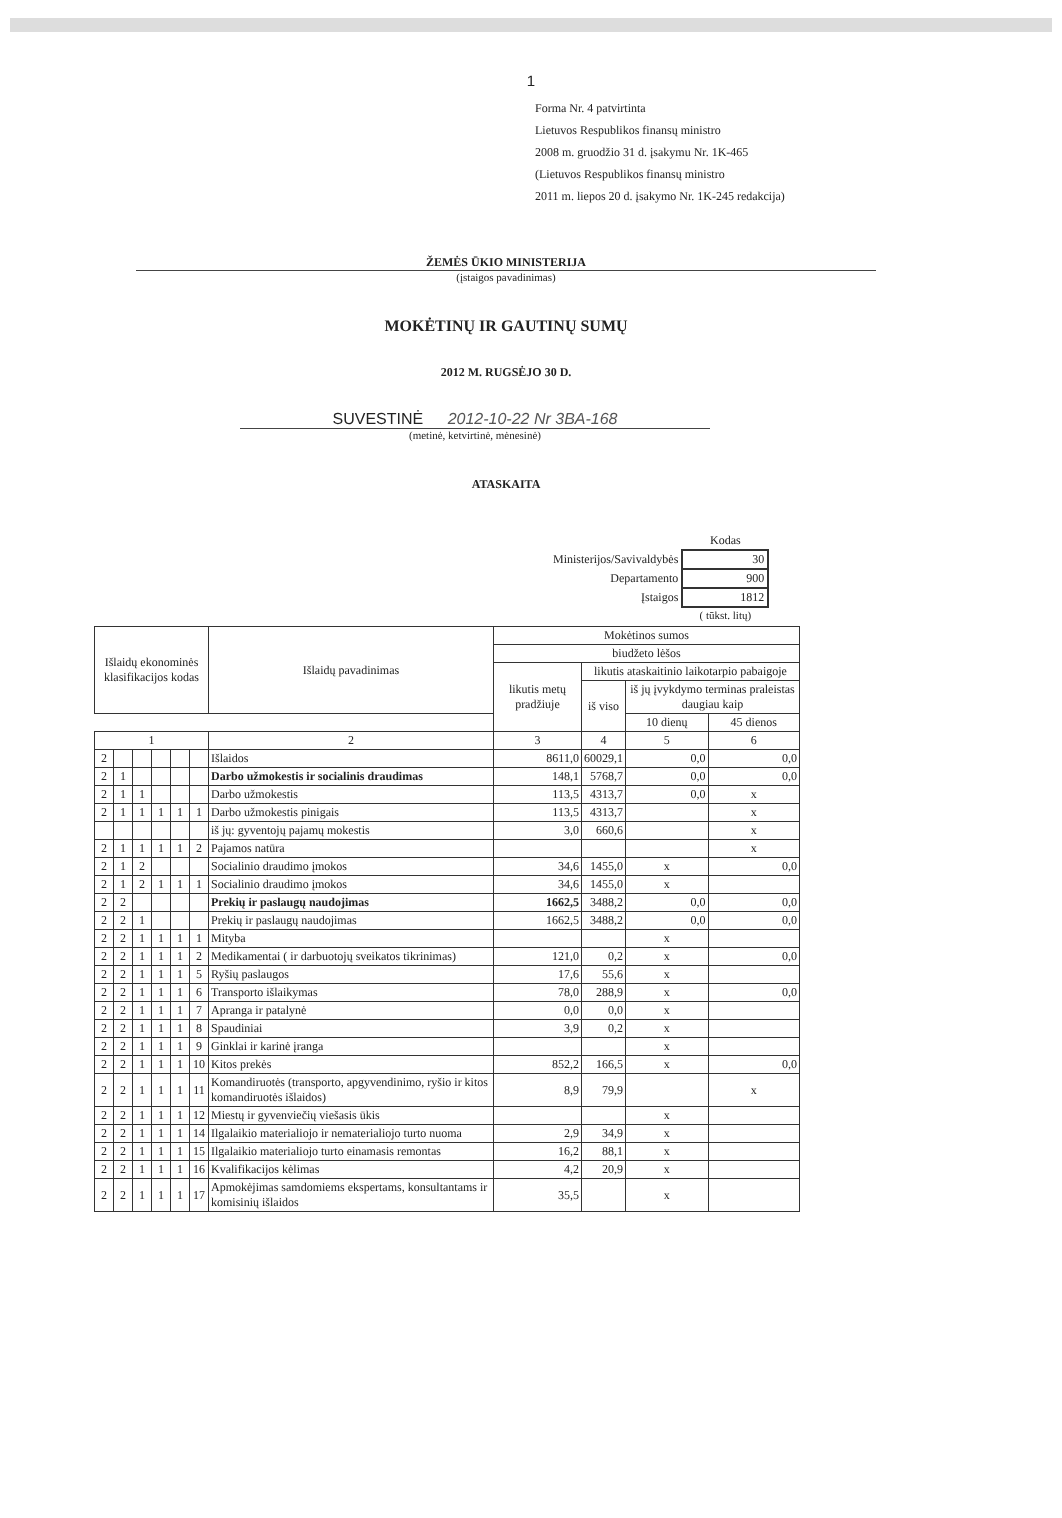1
Forma Nr. 4 patvirtinta
Lietuvos Respublikos finansų ministro
2008 m. gruodžio 31 d. įsakymu Nr. 1K-465
(Lietuvos Respublikos finansų ministro
2011 m. liepos 20 d. įsakymo Nr. 1K-245 redakcija)
ŽEMĖS ŪKIO MINISTERIJA
(įstaigos pavadinimas)
MOKĖTINŲ IR GAUTINŲ SUMŲ
2012 M. RUGSĖJO 30 D.
SUVESTINĖ 2012-10-22 Nr 3BA-168
(metinė, ketvirtinė, mėnesinė)
ATASKAITA
| | Kodas |
| Ministerijos/Savivaldybės | 30 |
| Departamento | 900 |
| Įstaigos | 1812 |
| | ( tūkst. litų) |
| Išlaidų ekonominės klasifikacijos kodas | | | | | | Išlaidų pavadinimas | Mokėtinos sumos | | | |
| --- | --- | --- | --- | --- | --- | --- | --- | --- | --- | --- |
| | | | | | | | biudžeto lėšos | | | |
| | | | | | | | likutis metų pradžiuje | likutis ataskaitinio laikotarpio pabaigoje | | |
| | | | | | | | | iš viso | iš jų įvykdymo terminas praleistas daugiau kaip | |
| | | | | | | | | | 10 dienų | 45 dienos |
| 1 | | | | | | 2 | 3 | 4 | 5 | 6 |
| 2 | | | | | | Išlaidos | 8611,0 | 60029,1 | 0,0 | 0,0 |
| 2 | 1 | | | | | Darbo užmokestis ir socialinis draudimas | 148,1 | 5768,7 | 0,0 | 0,0 |
| 2 | 1 | 1 | | | | Darbo užmokestis | 113,5 | 4313,7 | 0,0 | x |
| 2 | 1 | 1 | 1 | 1 | 1 | Darbo užmokestis pinigais | 113,5 | 4313,7 | | x |
| | | | | | | iš jų: gyventojų pajamų mokestis | 3,0 | 660,6 | | x |
| 2 | 1 | 1 | 1 | 1 | 2 | Pajamos natūra | | | | x |
| 2 | 1 | 2 | | | | Socialinio draudimo įmokos | 34,6 | 1455,0 | x | 0,0 |
| 2 | 1 | 2 | 1 | 1 | 1 | Socialinio draudimo įmokos | 34,6 | 1455,0 | x | |
| 2 | 2 | | | | | Prekių ir paslaugų naudojimas | 1662,5 | 3488,2 | 0,0 | 0,0 |
| 2 | 2 | 1 | | | | Prekių ir paslaugų naudojimas | 1662,5 | 3488,2 | 0,0 | 0,0 |
| 2 | 2 | 1 | 1 | 1 | 1 | Mityba | | | x | |
| 2 | 2 | 1 | 1 | 1 | 2 | Medikamentai ( ir darbuotojų sveikatos tikrinimas) | 121,0 | 0,2 | x | 0,0 |
| 2 | 2 | 1 | 1 | 1 | 5 | Ryšių paslaugos | 17,6 | 55,6 | x | |
| 2 | 2 | 1 | 1 | 1 | 6 | Transporto išlaikymas | 78,0 | 288,9 | x | 0,0 |
| 2 | 2 | 1 | 1 | 1 | 7 | Apranga ir patalynė | 0,0 | 0,0 | x | |
| 2 | 2 | 1 | 1 | 1 | 8 | Spaudiniai | 3,9 | 0,2 | x | |
| 2 | 2 | 1 | 1 | 1 | 9 | Ginklai ir karinė įranga | | | x | |
| 2 | 2 | 1 | 1 | 1 | 10 | Kitos prekės | 852,2 | 166,5 | x | 0,0 |
| 2 | 2 | 1 | 1 | 1 | 11 | Komandiruotės (transporto, apgyvendinimo, ryšio ir kitos komandiruotės išlaidos) | 8,9 | 79,9 | | x |
| 2 | 2 | 1 | 1 | 1 | 12 | Miestų ir gyvenviečių viešasis ūkis | | | x | |
| 2 | 2 | 1 | 1 | 1 | 14 | Ilgalaikio materialiojo ir nematerialiojo turto nuoma | 2,9 | 34,9 | x | |
| 2 | 2 | 1 | 1 | 1 | 15 | Ilgalaikio materialiojo turto einamasis remontas | 16,2 | 88,1 | x | |
| 2 | 2 | 1 | 1 | 1 | 16 | Kvalifikacijos kėlimas | 4,2 | 20,9 | x | |
| 2 | 2 | 1 | 1 | 1 | 17 | Apmokėjimas samdomiems ekspertams, konsultantams ir komisinių išlaidos | 35,5 | | x | |